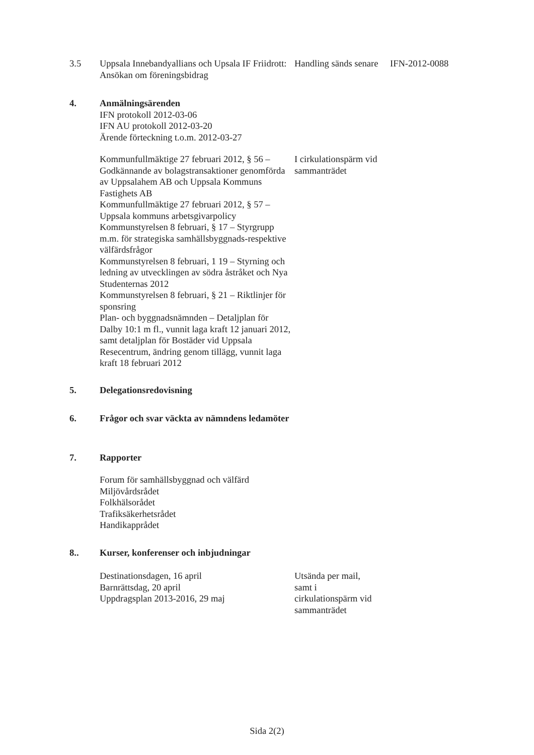3.5 Uppsala Innebandyallians och Upsala IF Friidrott: Ansökan om föreningsbidrag Handling sänds senare IFN-2012-0088
4. Anmälningsärenden
IFN protokoll 2012-03-06
IFN AU protokoll 2012-03-20
Ärende förteckning t.o.m. 2012-03-27
Kommunfullmäktige 27 februari 2012, § 56 – Godkännande av bolagstransaktioner genomförda av Uppsalahem AB och Uppsala Kommuns Fastighets AB
Kommunfullmäktige 27 februari 2012, § 57 – Uppsala kommuns arbetsgivarpolicy
Kommunstyrelsen 8 februari, § 17 – Styrgrupp m.m. för strategiska samhällsbyggnads-respektive välfärdsfrågor
Kommunstyrelsen 8 februari, 1 19 – Styrning och ledning av utvecklingen av södra åstråket och Nya Studenternas 2012
Kommunstyrelsen 8 februari, § 21 – Riktlinjer för sponsring
Plan- och byggnadsnämnden – Detaljplan för Dalby 10:1 m fl., vunnit laga kraft 12 januari 2012, samt detaljplan för Bostäder vid Uppsala Resecentrum, ändring genom tillägg, vunnit laga kraft 18 februari 2012 I cirkulationspärm vid sammanträdet
5. Delegationsredovisning
6. Frågor och svar väckta av nämndens ledamöter
7. Rapporter
Forum för samhällsbyggnad och välfärd
Miljövårdsrådet
Folkhälsorådet
Trafiksäkerhetsrådet
Handikapprådet
8.. Kurser, konferenser och inbjudningar
Destinationsdagen, 16 april
Barnrättsdag, 20 april
Uppdragsplan 2013-2016, 29 maj Utsända per mail, samt i cirkulationspärm vid sammanträdet
Sida 2(2)